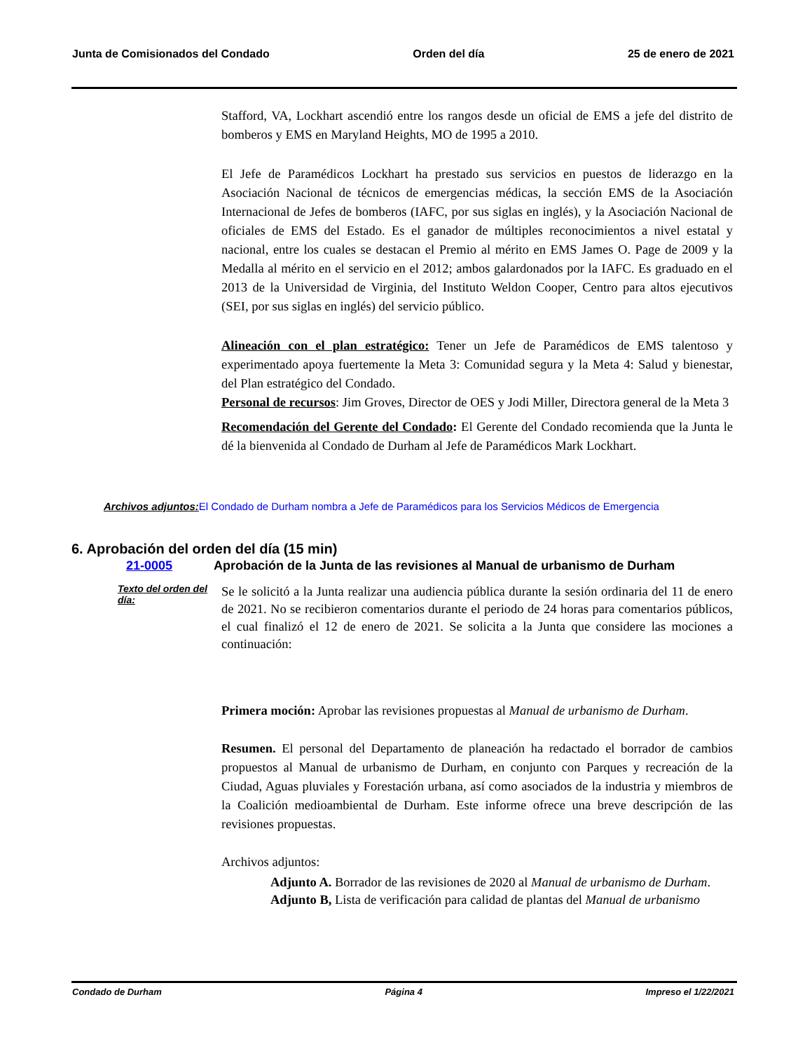Junta de Comisionados del Condado Orden del día 25 de enero de 2021
Stafford, VA, Lockhart ascendió entre los rangos desde un oficial de EMS a jefe del distrito de bomberos y EMS en Maryland Heights, MO de 1995 a 2010.
El Jefe de Paramédicos Lockhart ha prestado sus servicios en puestos de liderazgo en la Asociación Nacional de técnicos de emergencias médicas, la sección EMS de la Asociación Internacional de Jefes de bomberos (IAFC, por sus siglas en inglés), y la Asociación Nacional de oficiales de EMS del Estado. Es el ganador de múltiples reconocimientos a nivel estatal y nacional, entre los cuales se destacan el Premio al mérito en EMS James O. Page de 2009 y la Medalla al mérito en el servicio en el 2012; ambos galardonados por la IAFC. Es graduado en el 2013 de la Universidad de Virginia, del Instituto Weldon Cooper, Centro para altos ejecutivos (SEI, por sus siglas en inglés) del servicio público.
Alineación con el plan estratégico: Tener un Jefe de Paramédicos de EMS talentoso y experimentado apoya fuertemente la Meta 3: Comunidad segura y la Meta 4: Salud y bienestar, del Plan estratégico del Condado.
Personal de recursos: Jim Groves, Director de OES y Jodi Miller, Directora general de la Meta 3
Recomendación del Gerente del Condado: El Gerente del Condado recomienda que la Junta le dé la bienvenida al Condado de Durham al Jefe de Paramédicos Mark Lockhart.
Archivos adjuntos: El Condado de Durham nombra a Jefe de Paramédicos para los Servicios Médicos de Emergencia
6. Aprobación del orden del día (15 min)
21-0005 Aprobación de la Junta de las revisiones al Manual de urbanismo de Durham
Texto del orden del día:
Se le solicitó a la Junta realizar una audiencia pública durante la sesión ordinaria del 11 de enero de 2021. No se recibieron comentarios durante el periodo de 24 horas para comentarios públicos, el cual finalizó el 12 de enero de 2021. Se solicita a la Junta que considere las mociones a continuación:
Primera moción: Aprobar las revisiones propuestas al Manual de urbanismo de Durham.
Resumen. El personal del Departamento de planeación ha redactado el borrador de cambios propuestos al Manual de urbanismo de Durham, en conjunto con Parques y recreación de la Ciudad, Aguas pluviales y Forestación urbana, así como asociados de la industria y miembros de la Coalición medioambiental de Durham. Este informe ofrece una breve descripción de las revisiones propuestas.
Archivos adjuntos:
Adjunto A. Borrador de las revisiones de 2020 al Manual de urbanismo de Durham.
Adjunto B, Lista de verificación para calidad de plantas del Manual de urbanismo
Condado de Durham Página 4 Impreso el 1/22/2021